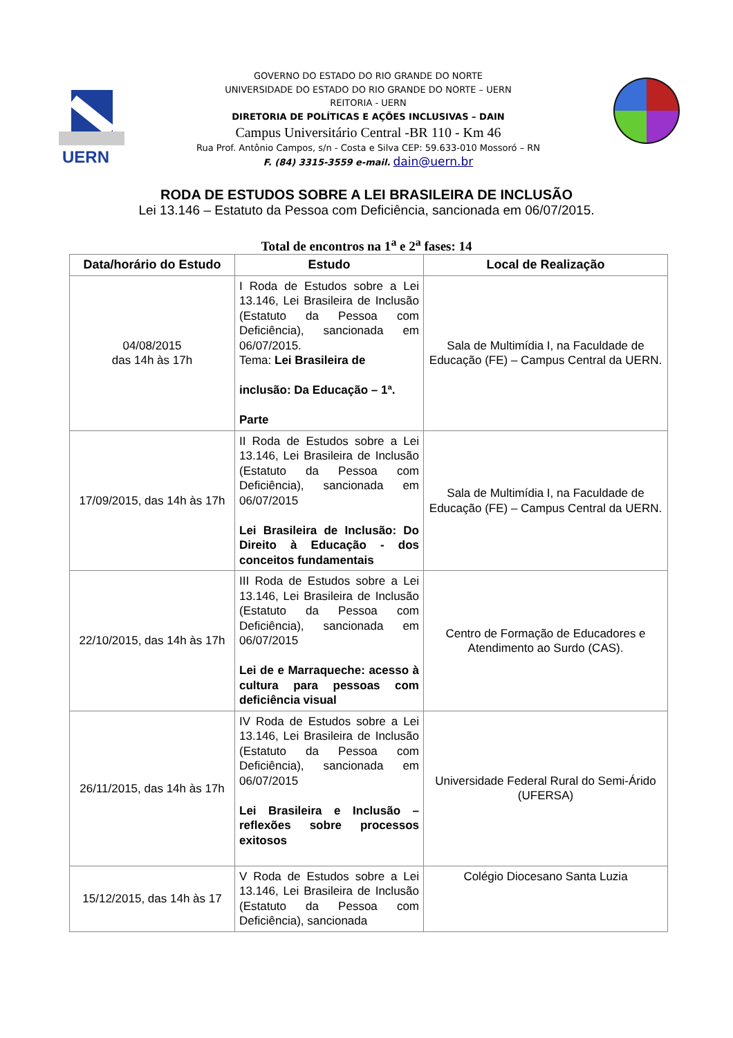UERN
GOVERNO DO ESTADO DO RIO GRANDE DO NORTE
UNIVERSIDADE DO ESTADO DO RIO GRANDE DO NORTE – UERN
REITORIA - UERN
DIRETORIA DE POLÍTICAS E AÇÕES INCLUSIVAS – DAIN
Campus Universitário Central -BR 110 - Km 46
Rua Prof. Antônio Campos, s/n - Costa e Silva CEP: 59.633-010 Mossoró – RN
F. (84) 3315-3559 e-mail. dain@uern.br
RODA DE ESTUDOS SOBRE A LEI BRASILEIRA DE INCLUSÃO
Lei 13.146 – Estatuto da Pessoa com Deficiência, sancionada em 06/07/2015.
Total de encontros na 1<sup>a</sup> e 2<sup>a</sup> fases: 14
| Data/horário do Estudo | Estudo | Local de Realização |
| --- | --- | --- |
| 04/08/2015 das 14h às 17h | I Roda de Estudos sobre a Lei 13.146, Lei Brasileira de Inclusão (Estatuto da Pessoa com Deficiência), sancionada em 06/07/2015. Tema: Lei Brasileira de inclusão: Da Educação – 1ª. Parte | Sala de Multimídia I, na Faculdade de Educação (FE) – Campus Central da UERN. |
| 17/09/2015, das 14h às 17h | II Roda de Estudos sobre a Lei 13.146, Lei Brasileira de Inclusão (Estatuto da Pessoa com Deficiência), sancionada em 06/07/2015 Lei Brasileira de Inclusão: Do Direito à Educação - dos conceitos fundamentais | Sala de Multimídia I, na Faculdade de Educação (FE) – Campus Central da UERN. |
| 22/10/2015, das 14h às 17h | III Roda de Estudos sobre a Lei 13.146, Lei Brasileira de Inclusão (Estatuto da Pessoa com Deficiência), sancionada em 06/07/2015 Lei de e Marraqueche: acesso à cultura para pessoas com deficiência visual | Centro de Formação de Educadores e Atendimento ao Surdo (CAS). |
| 26/11/2015, das 14h às 17h | IV Roda de Estudos sobre a Lei 13.146, Lei Brasileira de Inclusão (Estatuto da Pessoa com Deficiência), sancionada em 06/07/2015 Lei Brasileira e Inclusão – reflexões sobre processos exitosos | Universidade Federal Rural do Semi-Árido (UFERSA) |
| 15/12/2015, das 14h às 17 | V Roda de Estudos sobre a Lei 13.146, Lei Brasileira de Inclusão (Estatuto da Pessoa com Deficiência), sancionada | Colégio Diocesano Santa Luzia |